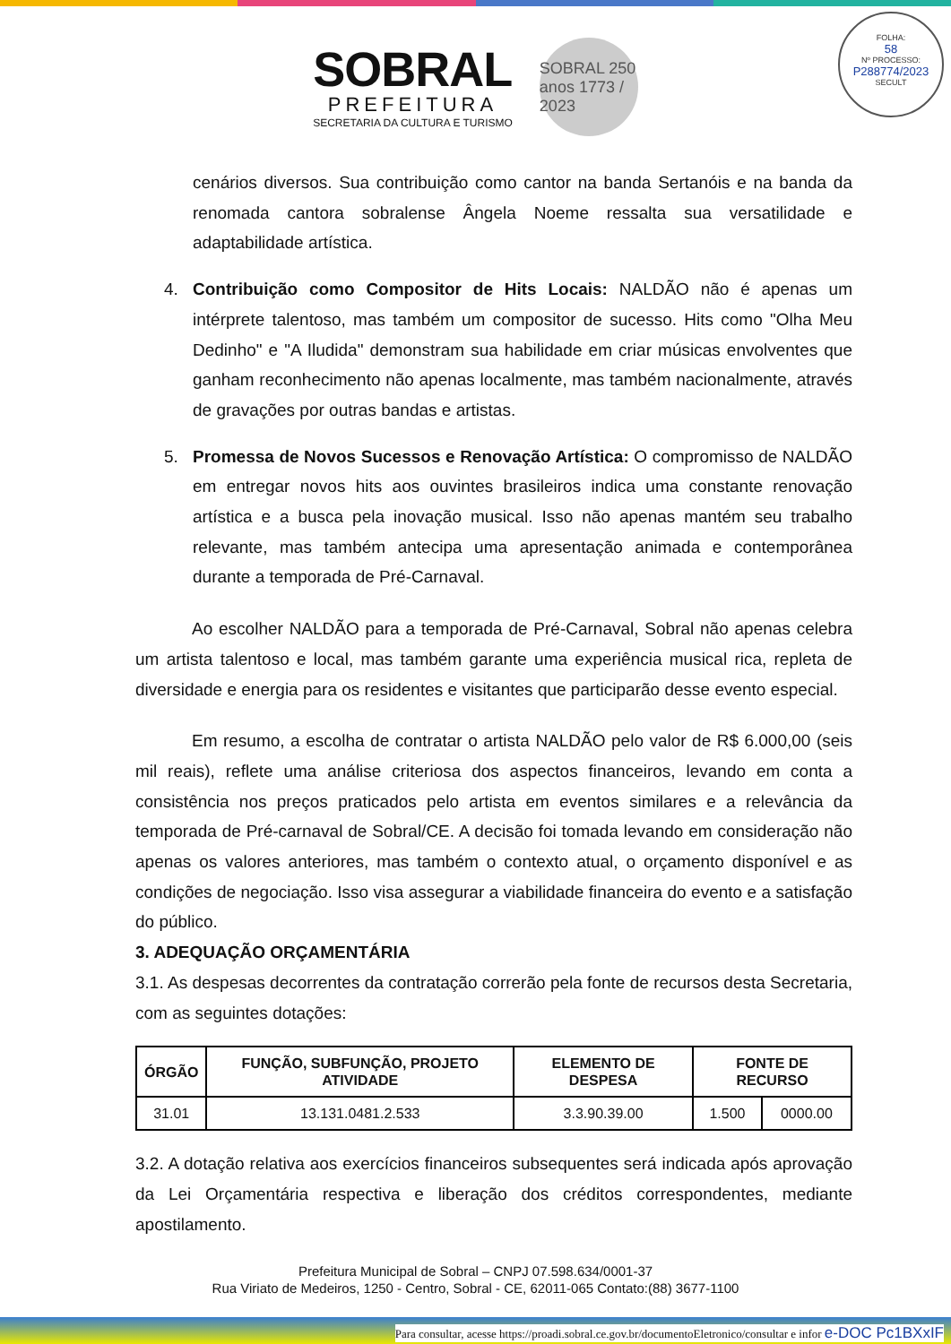SOBRAL
PREFEITURA
SECRETARIA DA CULTURA E TURISMO
SOBRAL 250 anos 1773 / 2023
FOLHA:
58
Nº PROCESSO:
P288774/2023
SECULT
cenários diversos. Sua contribuição como cantor na banda Sertanóis e na banda da renomada cantora sobralense Ângela Noeme ressalta sua versatilidade e adaptabilidade artística.
4. Contribuição como Compositor de Hits Locais: NALDÃO não é apenas um intérprete talentoso, mas também um compositor de sucesso. Hits como "Olha Meu Dedinho" e "A Iludida" demonstram sua habilidade em criar músicas envolventes que ganham reconhecimento não apenas localmente, mas também nacionalmente, através de gravações por outras bandas e artistas.
5. Promessa de Novos Sucessos e Renovação Artística: O compromisso de NALDÃO em entregar novos hits aos ouvintes brasileiros indica uma constante renovação artística e a busca pela inovação musical. Isso não apenas mantém seu trabalho relevante, mas também antecipa uma apresentação animada e contemporânea durante a temporada de Pré-Carnaval.
Ao escolher NALDÃO para a temporada de Pré-Carnaval, Sobral não apenas celebra um artista talentoso e local, mas também garante uma experiência musical rica, repleta de diversidade e energia para os residentes e visitantes que participarão desse evento especial.
Em resumo, a escolha de contratar o artista NALDÃO pelo valor de R$ 6.000,00 (seis mil reais), reflete uma análise criteriosa dos aspectos financeiros, levando em conta a consistência nos preços praticados pelo artista em eventos similares e a relevância da temporada de Pré-carnaval de Sobral/CE. A decisão foi tomada levando em consideração não apenas os valores anteriores, mas também o contexto atual, o orçamento disponível e as condições de negociação. Isso visa assegurar a viabilidade financeira do evento e a satisfação do público.
3. ADEQUAÇÃO ORÇAMENTÁRIA
3.1. As despesas decorrentes da contratação correrão pela fonte de recursos desta Secretaria, com as seguintes dotações:
| ÓRGÃO | FUNÇÃO, SUBFUNÇÃO, PROJETO ATIVIDADE | ELEMENTO DE DESPESA | FONTE DE RECURSO | |
| --- | --- | --- | --- | --- |
| 31.01 | 13.131.0481.2.533 | 3.3.90.39.00 | 1.500 | 0000.00 |
3.2. A dotação relativa aos exercícios financeiros subsequentes será indicada após aprovação da Lei Orçamentária respectiva e liberação dos créditos correspondentes, mediante apostilamento.
Prefeitura Municipal de Sobral – CNPJ 07.598.634/0001-37
Rua Viriato de Medeiros, 1250 - Centro, Sobral - CE, 62011-065 Contato:(88) 3677-1100
Para consultar, acesse https://proadi.sobral.ce.gov.br/documentoEletronico/consultar e infor e-DOC Pc1BXxIF